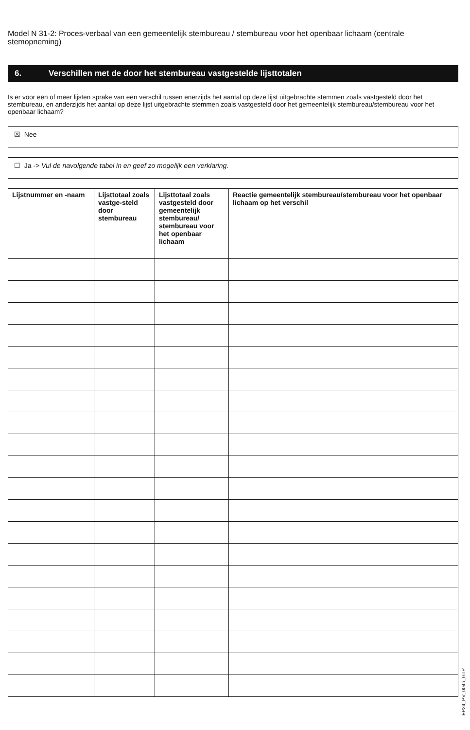Model N 31-2: Proces-verbaal van een gemeentelijk stembureau / stembureau voor het openbaar lichaam (centrale stemopneming)
6. Verschillen met de door het stembureau vastgestelde lijsttotalen
Is er voor een of meer lijsten sprake van een verschil tussen enerzijds het aantal op deze lijst uitgebrachte stemmen zoals vastgesteld door het stembureau, en anderzijds het aantal op deze lijst uitgebrachte stemmen zoals vastgesteld door het gemeentelijk stembureau/stembureau voor het openbaar lichaam?
☒ Nee
☐ Ja -> Vul de navolgende tabel in en geef zo mogelijk een verklaring.
| Lijstnummer en -naam | Lijsttotaal zoals vastge-steld door stembureau | Lijsttotaal zoals vastgesteld door gemeentelijk stembureau/ stembureau voor het openbaar lichaam | Reactie gemeentelijk stembureau/stembureau voor het openbaar lichaam op het verschil |
| --- | --- | --- | --- |
EP24_PV_004b_GTP